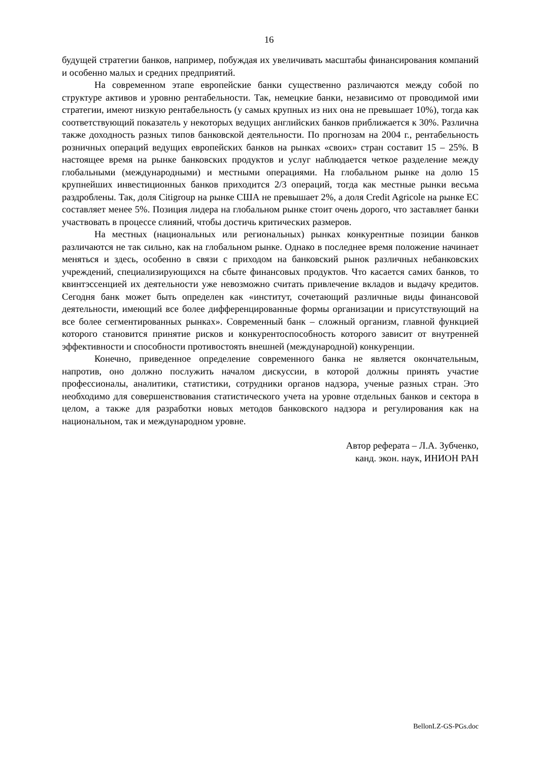16
будущей стратегии банков, например, побуждая их увеличивать масштабы финансирования компаний и особенно малых и средних предприятий.
На современном этапе европейские банки существенно различаются между собой по структуре активов и уровню рентабельности. Так, немецкие банки, независимо от проводимой ими стратегии, имеют низкую рентабельность (у самых крупных из них она не превышает 10%), тогда как соответствующий показатель у некоторых ведущих английских банков приближается к 30%. Различна также доходность разных типов банковской деятельности. По прогнозам на 2004 г., рентабельность розничных операций ведущих европейских банков на рынках «своих» стран составит 15 – 25%. В настоящее время на рынке банковских продуктов и услуг наблюдается четкое разделение между глобальными (международными) и местными операциями. На глобальном рынке на долю 15 крупнейших инвестиционных банков приходится 2/3 операций, тогда как местные рынки весьма раздроблены. Так, доля Citigroup на рынке США не превышает 2%, а доля Credit Agricole на рынке ЕС составляет менее 5%. Позиция лидера на глобальном рынке стоит очень дорого, что заставляет банки участвовать в процессе слияний, чтобы достичь критических размеров.
На местных (национальных или региональных) рынках конкурентные позиции банков различаются не так сильно, как на глобальном рынке. Однако в последнее время положение начинает меняться и здесь, особенно в связи с приходом на банковский рынок различных небанковских учреждений, специализирующихся на сбыте финансовых продуктов. Что касается самих банков, то квинтэссенцией их деятельности уже невозможно считать привлечение вкладов и выдачу кредитов. Сегодня банк может быть определен как «институт, сочетающий различные виды финансовой деятельности, имеющий все более дифференцированные формы организации и присутствующий на все более сегментированных рынках». Современный банк – сложный организм, главной функцией которого становится принятие рисков и конкурентоспособность которого зависит от внутренней эффективности и способности противостоять внешней (международной) конкуренции.
Конечно, приведенное определение современного банка не является окончательным, напротив, оно должно послужить началом дискуссии, в которой должны принять участие профессионалы, аналитики, статистики, сотрудники органов надзора, ученые разных стран. Это необходимо для совершенствования статистического учета на уровне отдельных банков и сектора в целом, а также для разработки новых методов банковского надзора и регулирования как на национальном, так и международном уровне.
Автор реферата – Л.А. Зубченко,
канд. экон. наук, ИНИОН РАН
BellonLZ-GS-PGs.doc